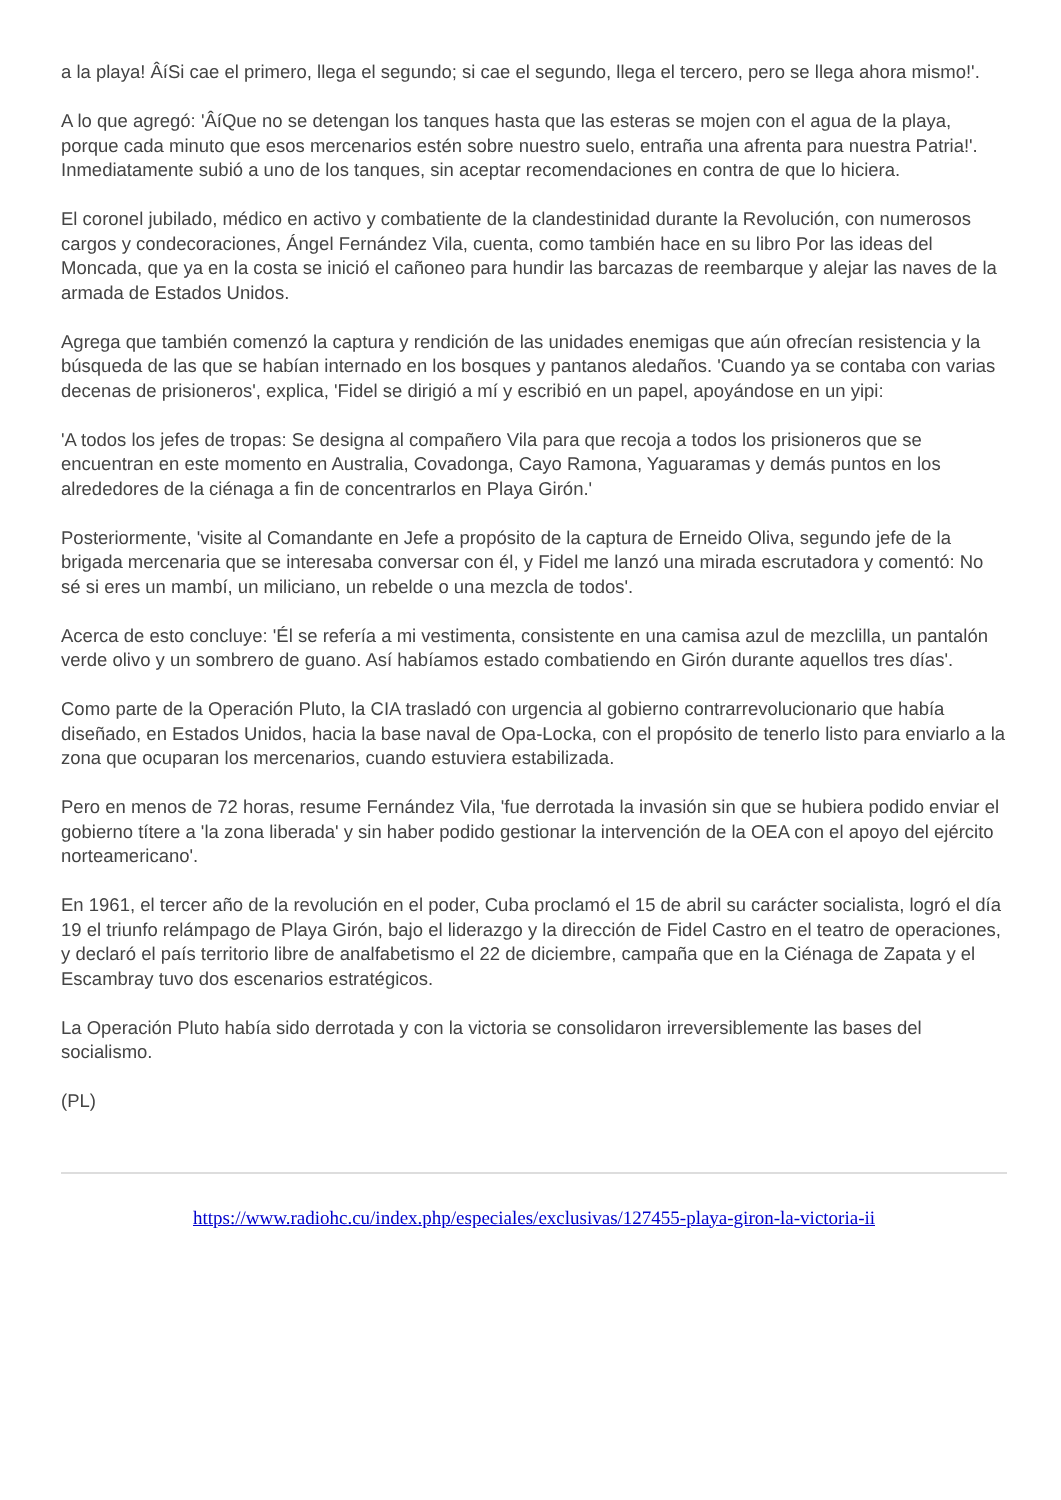a la playa! ÂíSi cae el primero, llega el segundo; si cae el segundo, llega el tercero, pero se llega ahora mismo!'.
A lo que agregó: 'ÂíQue no se detengan los tanques hasta que las esteras se mojen con el agua de la playa, porque cada minuto que esos mercenarios estén sobre nuestro suelo, entraña una afrenta para nuestra Patria!'. Inmediatamente subió a uno de los tanques, sin aceptar recomendaciones en contra de que lo hiciera.
El coronel jubilado, médico en activo y combatiente de la clandestinidad durante la Revolución, con numerosos cargos y condecoraciones, Ángel Fernández Vila, cuenta, como también hace en su libro Por las ideas del Moncada, que ya en la costa se inició el cañoneo para hundir las barcazas de reembarque y alejar las naves de la armada de Estados Unidos.
Agrega que también comenzó la captura y rendición de las unidades enemigas que aún ofrecían resistencia y la búsqueda de las que se habían internado en los bosques y pantanos aledaños. 'Cuando ya se contaba con varias decenas de prisioneros', explica, 'Fidel se dirigió a mí y escribió en un papel, apoyándose en un yipi:
'A todos los jefes de tropas: Se designa al compañero Vila para que recoja a todos los prisioneros que se encuentran en este momento en Australia, Covadonga, Cayo Ramona, Yaguaramas y demás puntos en los alrededores de la ciénaga a fin de concentrarlos en Playa Girón.'
Posteriormente, 'visite al Comandante en Jefe a propósito de la captura de Erneido Oliva, segundo jefe de la brigada mercenaria que se interesaba conversar con él, y Fidel me lanzó una mirada escrutadora y comentó: No sé si eres un mambí, un miliciano, un rebelde o una mezcla de todos'.
Acerca de esto concluye: 'Él se refería a mi vestimenta, consistente en una camisa azul de mezclilla, un pantalón verde olivo y un sombrero de guano. Así habíamos estado combatiendo en Girón durante aquellos tres días'.
Como parte de la Operación Pluto, la CIA trasladó con urgencia al gobierno contrarrevolucionario que había diseñado, en Estados Unidos, hacia la base naval de Opa-Locka, con el propósito de tenerlo listo para enviarlo a la zona que ocuparan los mercenarios, cuando estuviera estabilizada.
Pero en menos de 72 horas, resume Fernández Vila, 'fue derrotada la invasión sin que se hubiera podido enviar el gobierno títere a 'la zona liberada' y sin haber podido gestionar la intervención de la OEA con el apoyo del ejército norteamericano'.
En 1961, el tercer año de la revolución en el poder, Cuba proclamó el 15 de abril su carácter socialista, logró el día 19 el triunfo relámpago de Playa Girón, bajo el liderazgo y la dirección de Fidel Castro en el teatro de operaciones, y declaró el país territorio libre de analfabetismo el 22 de diciembre, campaña que en la Ciénaga de Zapata y el Escambray tuvo dos escenarios estratégicos.
La Operación Pluto había sido derrotada y con la victoria se consolidaron irreversiblemente las bases del socialismo.
(PL)
https://www.radiohc.cu/index.php/especiales/exclusivas/127455-playa-giron-la-victoria-ii